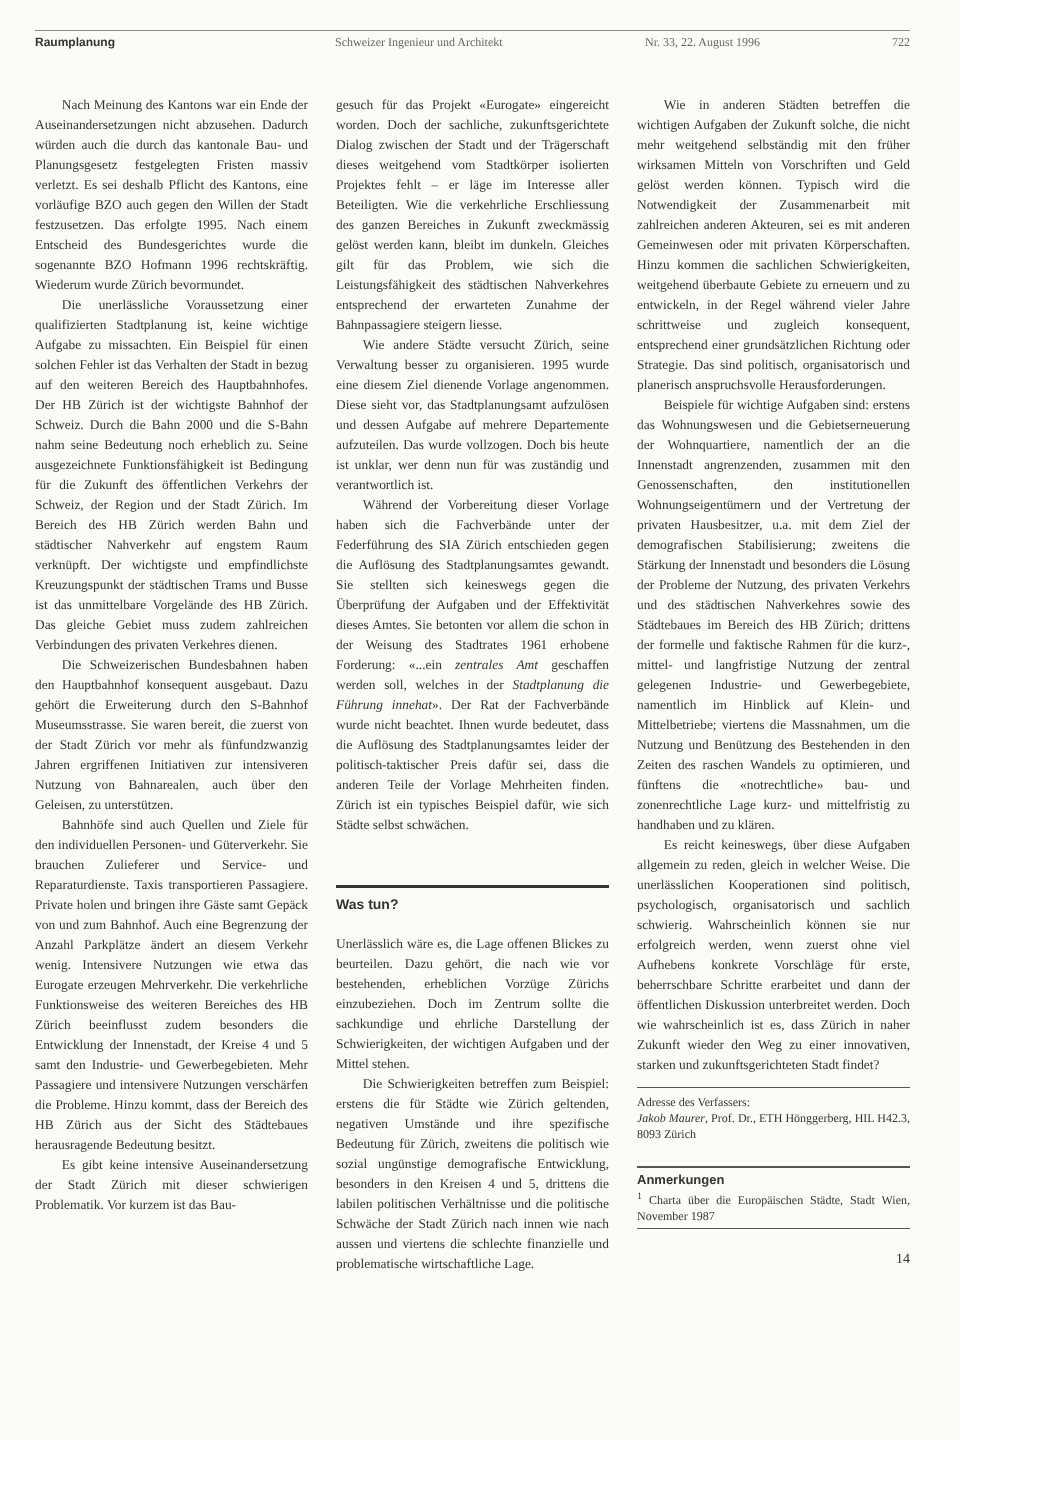Raumplanung Schweizer Ingenieur und Architekt Nr. 33, 22. August 1996 722
Nach Meinung des Kantons war ein Ende der Auseinandersetzungen nicht abzusehen. Dadurch würden auch die durch das kantonale Bau- und Planungsgesetz festgelegten Fristen massiv verletzt. Es sei deshalb Pflicht des Kantons, eine vorläufige BZO auch gegen den Willen der Stadt festzusetzen. Das erfolgte 1995. Nach einem Entscheid des Bundesgerichtes wurde die sogenannte BZO Hofmann 1996 rechtskräftig. Wiederum wurde Zürich bevormundet.
Die unerlässliche Voraussetzung einer qualifizierten Stadtplanung ist, keine wichtige Aufgabe zu missachten. Ein Beispiel für einen solchen Fehler ist das Verhalten der Stadt in bezug auf den weiteren Bereich des Hauptbahnhofes. Der HB Zürich ist der wichtigste Bahnhof der Schweiz. Durch die Bahn 2000 und die S-Bahn nahm seine Bedeutung noch erheblich zu. Seine ausgezeichnete Funktionsfähigkeit ist Bedingung für die Zukunft des öffentlichen Verkehrs der Schweiz, der Region und der Stadt Zürich. Im Bereich des HB Zürich werden Bahn und städtischer Nahverkehr auf engstem Raum verknüpft. Der wichtigste und empfindlichste Kreuzungspunkt der städtischen Trams und Busse ist das unmittelbare Vorgelände des HB Zürich. Das gleiche Gebiet muss zudem zahlreichen Verbindungen des privaten Verkehres dienen.
Die Schweizerischen Bundesbahnen haben den Hauptbahnhof konsequent ausgebaut. Dazu gehört die Erweiterung durch den S-Bahnhof Museumsstrasse. Sie waren bereit, die zuerst von der Stadt Zürich vor mehr als fünfundzwanzig Jahren ergriffenen Initiativen zur intensiveren Nutzung von Bahnarealen, auch über den Geleisen, zu unterstützen.
Bahnhöfe sind auch Quellen und Ziele für den individuellen Personen- und Güterverkehr. Sie brauchen Zulieferer und Service- und Reparaturdienste. Taxis transportieren Passagiere. Private holen und bringen ihre Gäste samt Gepäck von und zum Bahnhof. Auch eine Begrenzung der Anzahl Parkplätze ändert an diesem Verkehr wenig. Intensivere Nutzungen wie etwa das Eurogate erzeugen Mehrverkehr. Die verkehrliche Funktionsweise des weiteren Bereiches des HB Zürich beeinflusst zudem besonders die Entwicklung der Innenstadt, der Kreise 4 und 5 samt den Industrie- und Gewerbegebieten. Mehr Passagiere und intensivere Nutzungen verschärfen die Probleme. Hinzu kommt, dass der Bereich des HB Zürich aus der Sicht des Städtebaues herausragende Bedeutung besitzt.
Es gibt keine intensive Auseinandersetzung der Stadt Zürich mit dieser schwierigen Problematik. Vor kurzem ist das Bau-
gesuch für das Projekt «Eurogate» eingereicht worden. Doch der sachliche, zukunftsgerichtete Dialog zwischen der Stadt und der Trägerschaft dieses weitgehend vom Stadtkörper isolierten Projektes fehlt – er läge im Interesse aller Beteiligten. Wie die verkehrliche Erschliessung des ganzen Bereiches in Zukunft zweckmässig gelöst werden kann, bleibt im dunkeln. Gleiches gilt für das Problem, wie sich die Leistungsfähigkeit des städtischen Nahverkehres entsprechend der erwarteten Zunahme der Bahnpassagiere steigern liesse.
Wie andere Städte versucht Zürich, seine Verwaltung besser zu organisieren. 1995 wurde eine diesem Ziel dienende Vorlage angenommen. Diese sieht vor, das Stadtplanungsamt aufzulösen und dessen Aufgabe auf mehrere Departemente aufzuteilen. Das wurde vollzogen. Doch bis heute ist unklar, wer denn nun für was zuständig und verantwortlich ist.
Während der Vorbereitung dieser Vorlage haben sich die Fachverbände unter der Federführung des SIA Zürich entschieden gegen die Auflösung des Stadtplanungsamtes gewandt. Sie stellten sich keineswegs gegen die Überprüfung der Aufgaben und der Effektivität dieses Amtes. Sie betonten vor allem die schon in der Weisung des Stadtrates 1961 erhobene Forderung: «...ein zentrales Amt geschaffen werden soll, welches in der Stadtplanung die Führung innehat». Der Rat der Fachverbände wurde nicht beachtet. Ihnen wurde bedeutet, dass die Auflösung des Stadtplanungsamtes leider der politisch-taktischer Preis dafür sei, dass die anderen Teile der Vorlage Mehrheiten finden. Zürich ist ein typisches Beispiel dafür, wie sich Städte selbst schwächen.
Was tun?
Unerlässlich wäre es, die Lage offenen Blickes zu beurteilen. Dazu gehört, die nach wie vor bestehenden, erheblichen Vorzüge Zürichs einzubeziehen. Doch im Zentrum sollte die sachkundige und ehrliche Darstellung der Schwierigkeiten, der wichtigen Aufgaben und der Mittel stehen.
Die Schwierigkeiten betreffen zum Beispiel: erstens die für Städte wie Zürich geltenden, negativen Umstände und ihre spezifische Bedeutung für Zürich, zweitens die politisch wie sozial ungünstige demografische Entwicklung, besonders in den Kreisen 4 und 5, drittens die labilen politischen Verhältnisse und die politische Schwäche der Stadt Zürich nach innen wie nach aussen und viertens die schlechte finanzielle und problematische wirtschaftliche Lage.
Wie in anderen Städten betreffen die wichtigen Aufgaben der Zukunft solche, die nicht mehr weitgehend selbständig mit den früher wirksamen Mitteln von Vorschriften und Geld gelöst werden können. Typisch wird die Notwendigkeit der Zusammenarbeit mit zahlreichen anderen Akteuren, sei es mit anderen Gemeinwesen oder mit privaten Körperschaften. Hinzu kommen die sachlichen Schwierigkeiten, weitgehend überbaute Gebiete zu erneuern und zu entwickeln, in der Regel während vieler Jahre schrittweise und zugleich konsequent, entsprechend einer grundsätzlichen Richtung oder Strategie. Das sind politisch, organisatorisch und planerisch anspruchsvolle Herausforderungen.
Beispiele für wichtige Aufgaben sind: erstens das Wohnungswesen und die Gebietserneuerung der Wohnquartiere, namentlich der an die Innenstadt angrenzenden, zusammen mit den Genossenschaften, den institutionellen Wohnungseigentümern und der Vertretung der privaten Hausbesitzer, u.a. mit dem Ziel der demografischen Stabilisierung; zweitens die Stärkung der Innenstadt und besonders die Lösung der Probleme der Nutzung, des privaten Verkehrs und des städtischen Nahverkehres sowie des Städtebaues im Bereich des HB Zürich; drittens der formelle und faktische Rahmen für die kurz-, mittel- und langfristige Nutzung der zentral gelegenen Industrie- und Gewerbegebiete, namentlich im Hinblick auf Klein- und Mittelbetriebe; viertens die Massnahmen, um die Nutzung und Benützung des Bestehenden in den Zeiten des raschen Wandels zu optimieren, und fünftens die «notrechtliche» bau- und zonenrechtliche Lage kurz- und mittelfristig zu handhaben und zu klären.
Es reicht keineswegs, über diese Aufgaben allgemein zu reden, gleich in welcher Weise. Die unerlässlichen Kooperationen sind politisch, psychologisch, organisatorisch und sachlich schwierig. Wahrscheinlich können sie nur erfolgreich werden, wenn zuerst ohne viel Aufhebens konkrete Vorschläge für erste, beherrschbare Schritte erarbeitet und dann der öffentlichen Diskussion unterbreitet werden. Doch wie wahrscheinlich ist es, dass Zürich in naher Zukunft wieder den Weg zu einer innovativen, starken und zukunftsgerichteten Stadt findet?
Adresse des Verfassers:
Jakob Maurer, Prof. Dr., ETH Hönggerberg, HIL H42.3, 8093 Zürich
Anmerkungen
<sup>1</sup> Charta über die Europäischen Städte, Stadt Wien, November 1987
14